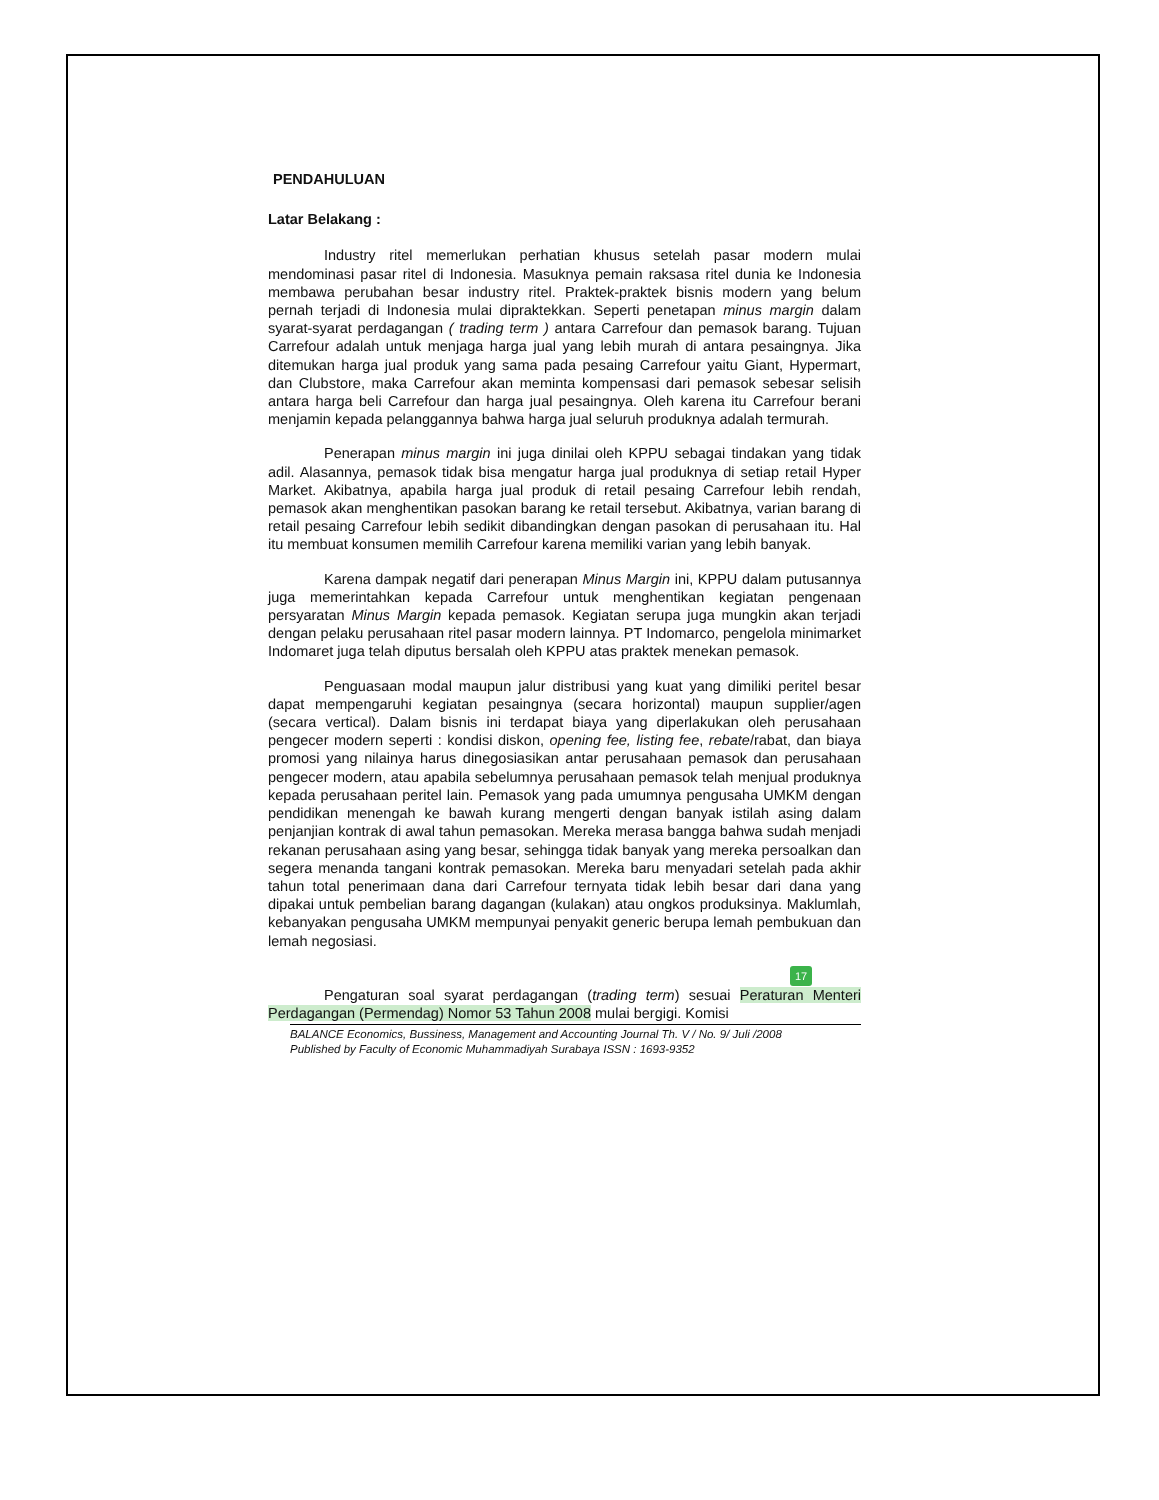PENDAHULUAN
Latar Belakang :
Industry ritel memerlukan perhatian khusus setelah pasar modern mulai mendominasi pasar ritel di Indonesia. Masuknya pemain raksasa ritel dunia ke Indonesia membawa perubahan besar industry ritel. Praktek-praktek bisnis modern yang belum pernah terjadi di Indonesia mulai dipraktekkan. Seperti penetapan minus margin dalam syarat-syarat perdagangan ( trading term ) antara Carrefour dan pemasok barang. Tujuan Carrefour adalah untuk menjaga harga jual yang lebih murah di antara pesaingnya. Jika ditemukan harga jual produk yang sama pada pesaing Carrefour yaitu Giant, Hypermart, dan Clubstore, maka Carrefour akan meminta kompensasi dari pemasok sebesar selisih antara harga beli Carrefour dan harga jual pesaingnya. Oleh karena itu Carrefour berani menjamin kepada pelanggannya bahwa harga jual seluruh produknya adalah termurah.
Penerapan minus margin ini juga dinilai oleh KPPU sebagai tindakan yang tidak adil. Alasannya, pemasok tidak bisa mengatur harga jual produknya di setiap retail Hyper Market. Akibatnya, apabila harga jual produk di retail pesaing Carrefour lebih rendah, pemasok akan menghentikan pasokan barang ke retail tersebut. Akibatnya, varian barang di retail pesaing Carrefour lebih sedikit dibandingkan dengan pasokan di perusahaan itu. Hal itu membuat konsumen memilih Carrefour karena memiliki varian yang lebih banyak.
Karena dampak negatif dari penerapan Minus Margin ini, KPPU dalam putusannya juga memerintahkan kepada Carrefour untuk menghentikan kegiatan pengenaan persyaratan Minus Margin kepada pemasok. Kegiatan serupa juga mungkin akan terjadi dengan pelaku perusahaan ritel pasar modern lainnya. PT Indomarco, pengelola minimarket Indomaret juga telah diputus bersalah oleh KPPU atas praktek menekan pemasok.
Penguasaan modal maupun jalur distribusi yang kuat yang dimiliki peritel besar dapat mempengaruhi kegiatan pesaingnya (secara horizontal) maupun supplier/agen (secara vertical). Dalam bisnis ini terdapat biaya yang diperlakukan oleh perusahaan pengecer modern seperti : kondisi diskon, opening fee, listing fee, rebate/rabat, dan biaya promosi yang nilainya harus dinegosiasikan antar perusahaan pemasok dan perusahaan pengecer modern, atau apabila sebelumnya perusahaan pemasok telah menjual produknya kepada perusahaan peritel lain. Pemasok yang pada umumnya pengusaha UMKM dengan pendidikan menengah ke bawah kurang mengerti dengan banyak istilah asing dalam penjanjian kontrak di awal tahun pemasokan. Mereka merasa bangga bahwa sudah menjadi rekanan perusahaan asing yang besar, sehingga tidak banyak yang mereka persoalkan dan segera menanda tangani kontrak pemasokan. Mereka baru menyadari setelah pada akhir tahun total penerimaan dana dari Carrefour ternyata tidak lebih besar dari dana yang dipakai untuk pembelian barang dagangan (kulakan) atau ongkos produksinya. Maklumlah, kebanyakan pengusaha UMKM mempunyai penyakit generic berupa lemah pembukuan dan lemah negosiasi.
17
Pengaturan soal syarat perdagangan (trading term) sesuai Peraturan Menteri Perdagangan (Permendag) Nomor 53 Tahun 2008 mulai bergigi. Komisi
BALANCE Economics, Bussiness, Management and Accounting Journal Th. V / No. 9/ Juli /2008
Published by Faculty of Economic Muhammadiyah Surabaya ISSN : 1693-9352